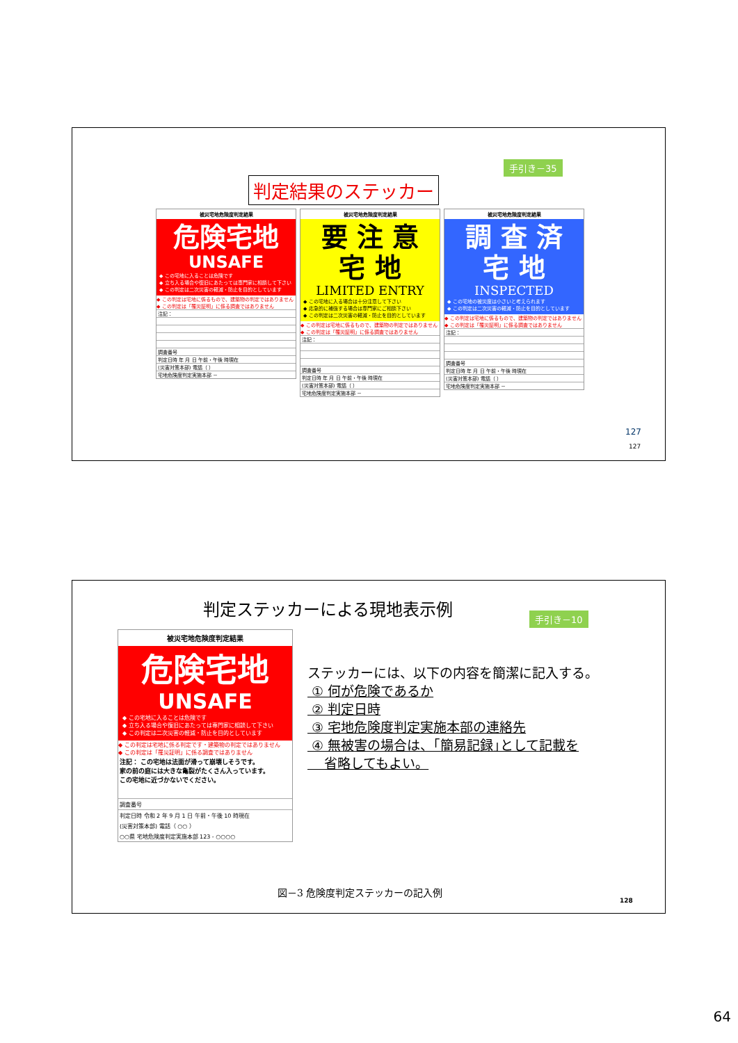手引き－35
判定結果のステッカー
被災宅地危険度判定結果
危険宅地
UNSAFE
◆ この宅地に入ることは危険です
◆ 立ち入る場合や復旧にあたっては専門家に相談して下さい
◆ この判定は二次災害の軽減・防止を目的としています
◆ この判定は宅地に係るもので、建築物の判定ではありません
◆ この判定は「罹災証明」に係る調査ではありません
注記：
調査番号
判定日時 年 月 日 午前・午後 時現在
(災害対策本部) 電話（ ）
宅地危険度判定実施本部 －
被災宅地危険度判定結果
要 注 意
宅 地
LIMITED ENTRY
◆ この宅地に入る場合は十分注意して下さい
◆ 応急的に補強する場合は専門家にご相談下さい
◆ この判定は二次災害の軽減・防止を目的としています
◆ この判定は宅地に係るもので、建築物の判定ではありません
◆ この判定は「罹災証明」に係る調査ではありません
注記：
調査番号
判定日時 年 月 日 午前・午後 時現在
(災害対策本部) 電話（ ）
宅地危険度判定実施本部 －
被災宅地危険度判定結果
調 査 済
宅 地
INSPECTED
◆ この宅地の被災度は小さいと考えられます
◆ この判定は二次災害の軽減・防止を目的としています
◆ この判定は宅地に係るもので、建築物の判定ではありません
◆ この判定は「罹災証明」に係る調査ではありません
注記：
調査番号
判定日時 年 月 日 午前・午後 時現在
(災害対策本部) 電話（ ）
宅地危険度判定実施本部 －
127
127
判定ステッカーによる現地表示例
手引き－10
被災宅地危険度判定結果
危険宅地
UNSAFE
◆ この宅地に入ることは危険です
◆ 立ち入る場合や復旧にあたっては専門家に相談して下さい
◆ この判定は二次災害の軽減・防止を目的としています
◆ この判定は宅地に係る判定です・建築物の判定ではありません
◆ この判定は「罹災証明」に係る調査ではありません
注記： この宅地は法面が滑って崩壊しそうです。
家の前の庭には大きな亀裂がたくさん入っています。
この宅地に近づかないでください。
調査番号
判定日時 令和 2 年 9 月 1 日 午前・午後 10 時現在
(災害対策本部) 電話（ ○○ ）
○○県 宅地危険度判定実施本部 123 - ○○○○
ステッカーには、以下の内容を簡潔に記入する。
① 何が危険であるか
② 判定日時
③ 宅地危険度判定実施本部の連絡先
④ 無被害の場合は、｢簡易記録｣として記載を
省略してもよい。
図－3 危険度判定ステッカーの記入例
128
64